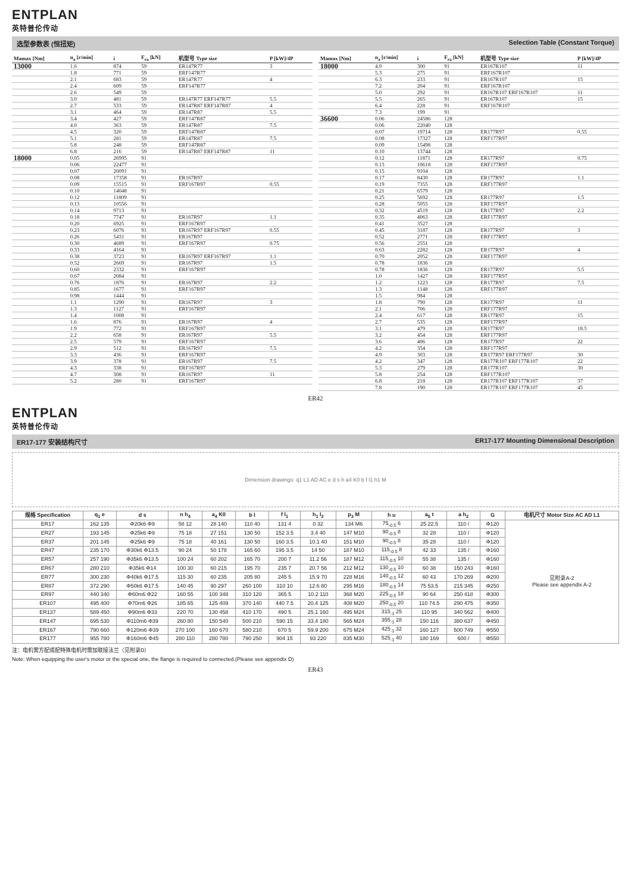ENTPLAN
英特普伦传动
选型参数表 (恒扭矩) Selection Table (Constant Torque)
| Mamax [Nm] | n<sub>a</sub> [r/min] | i | F<sub>ra</sub> [kN] | 机型号 Type size | P [kW]/4P |
| --- | --- | --- | --- | --- | --- |
| 13000 | 1.6 | 874 | 59 | ER147R77 | 3 |
| | 1.8 | 771 | 59 | ERF147R77 | |
| | 2.1 | 683 | 59 | ER147R77 | 4 |
| | 2.4 | 609 | 59 | ERF147R77 | |
| | 2.6 | 549 | 59 | | |
| | 3.0 | 481 | 59 | ER147R77 ERF147R77 | 5.5 |
| | 2.7 | 533 | 59 | ER147R87 ERF147R87 | 4 |
| | 3.1 | 464 | 59 | ER147R87 | 5.5 |
| | 3.4 | 427 | 59 | ERF147R87 | |
| | 4.0 | 363 | 59 | ER147R87 | 7.5 |
| | 4.5 | 320 | 59 | ERF147R87 | |
| | 5.1 | 281 | 59 | ER147R87 | 7.5 |
| | 5.8 | 248 | 59 | ERF147R87 | |
| | 6.8 | 216 | 59 | ER147R87 ERF147R87 | 11 |
| 18000 | 0.05 | 26995 | 91 | | |
| | 0.06 | 22477 | 91 | | |
| | 0.07 | 20091 | 91 | | |
| | 0.08 | 17358 | 91 | ER167R97 | |
| | 0.09 | 15515 | 91 | ERF167R97 | 0.55 |
| | 0.10 | 14048 | 91 | | |
| | 0.12 | 11809 | 91 | | |
| | 0.13 | 10556 | 91 | | |
| | 0.14 | 9713 | 91 | | |
| | 0.18 | 7747 | 91 | ER167R97 | 1.1 |
| | 0.20 | 6925 | 91 | ERF167R97 | |
| | 0.23 | 6076 | 91 | ER167R97 ERF167R97 | 0.55 |
| | 0.26 | 5431 | 91 | ER167R97 | |
| | 0.30 | 4689 | 91 | ERF167R97 | 0.75 |
| | 0.33 | 4164 | 91 | | |
| | 0.38 | 3723 | 91 | ER167R97 ERF167R97 | 1.1 |
| | 0.52 | 2669 | 91 | ER167R97 | 1.5 |
| | 0.60 | 2332 | 91 | ERF167R97 | |
| | 0.67 | 2084 | 91 | | |
| | 0.76 | 1876 | 91 | ER167R97 | 2.2 |
| | 0.85 | 1677 | 91 | ERF167R97 | |
| | 0.98 | 1444 | 91 | | |
| | 1.1 | 1290 | 91 | ER167R97 | 3 |
| | 1.3 | 1127 | 91 | ERF167R97 | |
| | 1.4 | 1008 | 91 | | |
| | 1.6 | 876 | 91 | ER167R97 | 4 |
| | 1.9 | 772 | 91 | ERF167R97 | |
| | 2.2 | 658 | 91 | ER167R97 | 5.5 |
| | 2.5 | 579 | 91 | ERF167R97 | |
| | 2.9 | 512 | 91 | ER167R97 | 7.5 |
| | 3.3 | 436 | 91 | ERF167R97 | |
| | 3.9 | 378 | 91 | ER167R97 | 7.5 |
| | 4.3 | 338 | 91 | ERF167R97 | |
| | 4.7 | 308 | 91 | ER167R97 | 11 |
| | 5.2 | 280 | 91 | ERF167R97 | |
| Mamax [Nm] | n<sub>a</sub> [r/min] | i | F<sub>ra</sub> [kN] | 机型号 Type size | P [kW]/4P |
| --- | --- | --- | --- | --- | --- |
| 18000 | 4.9 | 300 | 91 | ER167R107 | 11 |
| | 5.3 | 275 | 91 | ERF167R107 | |
| | 6.3 | 233 | 91 | ER167R107 | 15 |
| | 7.2 | 204 | 91 | ERF167R107 | |
| | 5.0 | 292 | 91 | ER167R107 ERF167R107 | 11 |
| | 5.5 | 265 | 91 | ER167R107 | 15 |
| | 6.4 | 228 | 91 | ERF167R107 | |
| | 7.3 | 199 | 91 | | |
| 36600 | 0.06 | 24586 | 128 | | |
| | 0.06 | 22040 | 128 | | |
| | 0.07 | 19714 | 128 | ER177R97 | 0.55 |
| | 0.08 | 17327 | 128 | ERF177R97 | |
| | 0.09 | 15498 | 128 | | |
| | 0.10 | 13744 | 128 | | |
| | 0.12 | 11871 | 128 | ER177R97 | 0.75 |
| | 0.13 | 10618 | 128 | ERF177R97 | |
| | 0.15 | 9104 | 128 | | |
| | 0.17 | 8430 | 128 | ER177R97 | 1.1 |
| | 0.19 | 7355 | 128 | ERF177R97 | |
| | 0.21 | 6579 | 128 | | |
| | 0.25 | 5692 | 128 | ER177R97 | 1.5 |
| | 0.28 | 5055 | 128 | ERF177R97 | |
| | 0.32 | 4519 | 128 | ER177R97 | 2.2 |
| | 0.35 | 4063 | 128 | ERF177R97 | |
| | 0.41 | 3527 | 128 | | |
| | 0.45 | 3187 | 128 | ER177R97 | 3 |
| | 0.52 | 2771 | 128 | ERF177R97 | |
| | 0.56 | 2551 | 128 | | |
| | 0.63 | 2282 | 128 | ER177R97 | 4 |
| | 0.70 | 2052 | 128 | ERF177R97 | |
| | 0.78 | 1836 | 128 | | |
| | 0.78 | 1836 | 128 | ER177R97 | 5.5 |
| | 1.0 | 1427 | 128 | ERF177R97 | |
| | 1.2 | 1223 | 128 | ER177R97 | 7.5 |
| | 1.3 | 1148 | 128 | ERF177R97 | |
| | 1.5 | 984 | 128 | | |
| | 1.8 | 790 | 128 | ER177R97 | 11 |
| | 2.1 | 706 | 128 | ERF177R97 | |
| | 2.4 | 617 | 128 | ER177R97 | 15 |
| | 2.7 | 535 | 128 | ERF177R97 | |
| | 3.1 | 479 | 128 | ER177R97 | 18.5 |
| | 3.2 | 454 | 128 | ERF177R97 | |
| | 3.6 | 406 | 128 | ER177R97 | 22 |
| | 4.2 | 354 | 128 | ERF177R97 | |
| | 4.9 | 303 | 128 | ER177R97 ERF177R97 | 30 |
| | 4.2 | 347 | 128 | ER177R107 ERF177R107 | 22 |
| | 5.3 | 279 | 128 | ER177R107 | 30 |
| | 5.8 | 254 | 128 | ERF177R107 | |
| | 6.8 | 218 | 128 | ER177R107 ERF177R107 | 37 |
| | 7.8 | 190 | 128 | ER177R107 ERF177R107 | 45 |
ER42
ENTPLAN
英特普伦传动
ER17-177 安装结构尺寸 ER17-177 Mounting Dimensional Description
Dimension drawings: q1 L1 AD AC e d s h a4 K0 b f l1 h1 M
| 规格 Specification | q<sub>1</sub> e | d s | n h<sub>4</sub> | a<sub>4</sub> K0 | b l | f l<sub>1</sub> | h<sub>1</sub> l<sub>2</sub> | p<sub>3</sub> M | h u | a<sub>5</sub> t | a h<sub>2</sub> | G | 电机尺寸 Motor Size AC AD L1 |
| --- | --- | --- | --- | --- | --- | --- | --- | --- | --- | --- | --- | --- | --- |
| ER17 | 162 135 | Φ20k6 Φ9 | 58 12 | 28 140 | 110 40 | 131 4 | 0 32 | 134 M6 | 75<sub>-0.5</sub> 6 | 25 22.5 | 110 / | Φ120 | 见附录A-2 Please see appendix A-2 |
| ER27 | 193 145 | Φ25k6 Φ9 | 75 18 | 27 151 | 130 50 | 152 3.5 | 3.4 40 | 147 M10 | 90<sub>-0.5</sub> 8 | 32 28 | 110 / | Φ120 | |
| ER37 | 201 145 | Φ25k6 Φ9 | 75 18 | 40 161 | 130 50 | 160 3.5 | 10.1 40 | 151 M10 | 90<sub>-0.5</sub> 8 | 35 28 | 110 / | Φ120 | |
| ER47 | 235 170 | Φ30k6 Φ13.5 | 90 24 | 50 178 | 165 60 | 195 3.5 | 14 50 | 187 M10 | 115<sub>-0.5</sub> 8 | 42 33 | 135 / | Φ160 | |
| ER57 | 257 190 | Φ35k6 Φ13.5 | 100 24 | 60 202 | 165 70 | 200 7 | 11.2 56 | 187 M12 | 115<sub>-0.5</sub> 10 | 55 38 | 135 / | Φ160 | |
| ER67 | 280 210 | Φ35k6 Φ14 | 100 30 | 60 215 | 195 70 | 235 7 | 20.7 56 | 212 M12 | 130<sub>-0.5</sub> 10 | 60 38 | 150 243 | Φ160 | |
| ER77 | 300 230 | Φ40k6 Φ17.5 | 115 30 | 60 235 | 205 80 | 245 5 | 15.9 70 | 228 M16 | 140<sub>-0.5</sub> 12 | 60 43 | 170 269 | Φ200 | |
| ER87 | 372 290 | Φ50k6 Φ17.5 | 140 45 | 90 297 | 260 100 | 310 10 | 12.6 80 | 295 M16 | 180<sub>-0.5</sub> 14 | 75 53.5 | 215 345 | Φ250 | |
| ER97 | 440 340 | Φ60m6 Φ22 | 160 55 | 100 348 | 310 120 | 365 5 | 10.2 110 | 368 M20 | 225<sub>-0.5</sub> 18 | 90 64 | 250 418 | Φ300 | |
| ER107 | 495 400 | Φ70m6 Φ26 | 185 65 | 125 409 | 370 140 | 440 7.5 | 20.4 125 | 408 M20 | 250<sub>-0.5</sub> 20 | 110 74.5 | 290 475 | Φ350 | |
| ER137 | 589 450 | Φ90m6 Φ33 | 220 70 | 130 458 | 410 170 | 490 5 | 25.1 160 | 495 M24 | 315<sub>-1</sub> 25 | 110 95 | 340 562 | Φ400 | |
| ER147 | 695 530 | Φ110m6 Φ39 | 260 80 | 150 540 | 500 210 | 590 15 | 33.4 180 | 565 M24 | 355<sub>-1</sub> 28 | 150 116 | 380 637 | Φ450 | |
| ER167 | 790 660 | Φ120m6 Φ39 | 270 100 | 160 670 | 580 210 | 670 5 | 59.9 200 | 675 M24 | 425<sub>-1</sub> 32 | 160 127 | 500 749 | Φ550 | |
| ER177 | 955 780 | Φ160m6 Φ45 | 280 110 | 280 780 | 790 250 | 904 15 | 93 220 | 835 M30 | 525<sub>-1</sub> 40 | 180 169 | 600 / | Φ550 | |
注：电机需方配或配特殊电机时需加联接法兰（见附录D）
Note: When equipping the user's motor or the special one, the flange is required to connected.(Please see appendix D)
ER43